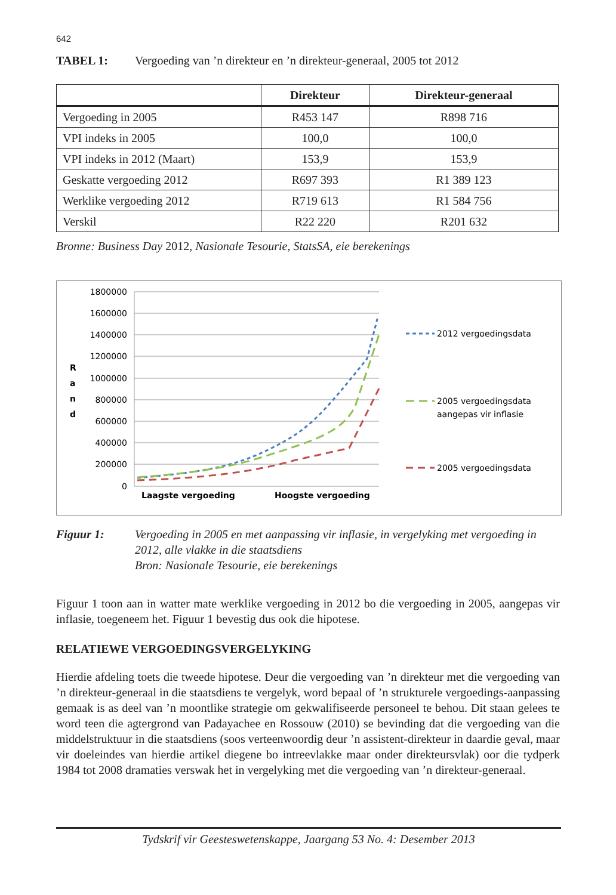642
TABEL 1: Vergoeding van ’n direkteur en ’n direkteur-generaal, 2005 tot 2012
| | Direkteur | Direkteur-generaal |
| --- | --- | --- |
| Vergoeding in 2005 | R453 147 | R898 716 |
| VPI indeks in 2005 | 100,0 | 100,0 |
| VPI indeks in 2012 (Maart) | 153,9 | 153,9 |
| Geskatte vergoeding 2012 | R697 393 | R1 389 123 |
| Werklike vergoeding 2012 | R719 613 | R1 584 756 |
| Verskil | R22 220 | R201 632 |
Bronne: Business Day 2012, Nasionale Tesourie, StatsSA, eie berekenings
1800000
1600000
1400000
1200000
1000000
800000
600000
400000
200000
0
R
a
n
d
Laagste vergoeding
Hoogste vergoeding
2012 vergoedingsdata
2005 vergoedingsdata
aangepas vir inflasie
2005 vergoedingsdata
Figuur 1: Vergoeding in 2005 en met aanpassing vir inflasie, in vergelyking met vergoeding in 2012, alle vlakke in die staatsdiens
Bron: Nasionale Tesourie, eie berekenings
Figuur 1 toon aan in watter mate werklike vergoeding in 2012 bo die vergoeding in 2005, aangepas vir inflasie, toegeneem het. Figuur 1 bevestig dus ook die hipotese.
RELATIEWE VERGOEDINGSVERGELYKING
Hierdie afdeling toets die tweede hipotese. Deur die vergoeding van ’n direkteur met die vergoeding van ’n direkteur-generaal in die staatsdiens te vergelyk, word bepaal of ’n strukturele vergoedings-aanpassing gemaak is as deel van ’n moontlike strategie om gekwalifiseerde personeel te behou. Dit staan gelees te word teen die agtergrond van Padayachee en Rossouw (2010) se bevinding dat die vergoeding van die middelstruktuur in die staatsdiens (soos verteenwoordig deur ’n assistent-direkteur in daardie geval, maar vir doeleindes van hierdie artikel diegene bo intreevlakke maar onder direkteursvlak) oor die tydperk 1984 tot 2008 dramaties verswak het in vergelyking met die vergoeding van ’n direkteur-generaal.
Tydskrif vir Geesteswetenskappe, Jaargang 53 No. 4: Desember 2013